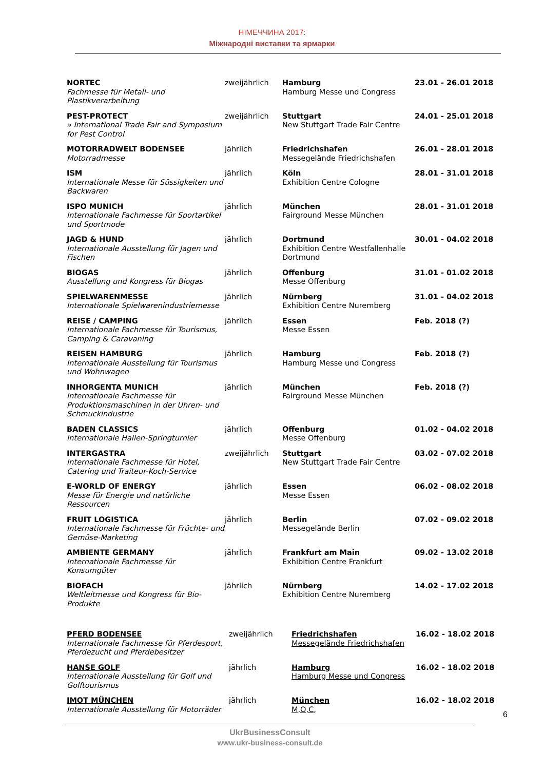НІМЕЧЧИНА 2017:
Міжнародні виставки та ярмарки
| NORTEC Fachmesse für Metall- und Plastikverarbeitung | zweijährlich | Hamburg Hamburg Messe und Congress | 23.01 - 26.01 2018 |
| PEST-PROTECT » International Trade Fair and Symposium for Pest Control | zweijährlich | Stuttgart New Stuttgart Trade Fair Centre | 24.01 - 25.01 2018 |
| MOTORRADWELT BODENSEE Motorradmesse | jährlich | Friedrichshafen Messegelände Friedrichshafen | 26.01 - 28.01 2018 |
| ISM Internationale Messe für Süssigkeiten und Backwaren | jährlich | Köln Exhibition Centre Cologne | 28.01 - 31.01 2018 |
| ISPO MUNICH Internationale Fachmesse für Sportartikel und Sportmode | jährlich | München Fairground Messe München | 28.01 - 31.01 2018 |
| JAGD & HUND Internationale Ausstellung für Jagen und Fischen | jährlich | Dortmund Exhibition Centre Westfallenhalle Dortmund | 30.01 - 04.02 2018 |
| BIOGAS Ausstellung und Kongress für Biogas | jährlich | Offenburg Messe Offenburg | 31.01 - 01.02 2018 |
| SPIELWARENMESSE Internationale Spielwarenindustriemesse | jährlich | Nürnberg Exhibition Centre Nuremberg | 31.01 - 04.02 2018 |
| REISE / CAMPING Internationale Fachmesse für Tourismus, Camping & Caravaning | jährlich | Essen Messe Essen | Feb. 2018 (?) |
| REISEN HAMBURG Internationale Ausstellung für Tourismus und Wohnwagen | jährlich | Hamburg Hamburg Messe und Congress | Feb. 2018 (?) |
| INHORGENTA MUNICH Internationale Fachmesse für Produktionsmaschinen in der Uhren- und Schmuckindustrie | jährlich | München Fairground Messe München | Feb. 2018 (?) |
| BADEN CLASSICS Internationale Hallen-Springturnier | jährlich | Offenburg Messe Offenburg | 01.02 - 04.02 2018 |
| INTERGASTRA Internationale Fachmesse für Hotel, Catering und Traiteur-Koch-Service | zweijährlich | Stuttgart New Stuttgart Trade Fair Centre | 03.02 - 07.02 2018 |
| E-WORLD OF ENERGY Messe für Energie und natürliche Ressourcen | jährlich | Essen Messe Essen | 06.02 - 08.02 2018 |
| FRUIT LOGISTICA Internationale Fachmesse für Früchte- und Gemüse-Marketing | jährlich | Berlin Messegelände Berlin | 07.02 - 09.02 2018 |
| AMBIENTE GERMANY Internationale Fachmesse für Konsumgüter | jährlich | Frankfurt am Main Exhibition Centre Frankfurt | 09.02 - 13.02 2018 |
| BIOFACH Weltleitmesse und Kongress für Bio-Produkte | jährlich | Nürnberg Exhibition Centre Nuremberg | 14.02 - 17.02 2018 |
| PFERD BODENSEE Internationale Fachmesse für Pferdesport, Pferdezucht und Pferdebesitzer | zweijährlich | Friedrichshafen Messegelände Friedrichshafen | 16.02 - 18.02 2018 |
| HANSE GOLF Internationale Ausstellung für Golf und Golftourismus | jährlich | Hamburg Hamburg Messe und Congress | 16.02 - 18.02 2018 |
| IMOT MÜNCHEN Internationale Ausstellung für Motorräder | jährlich | München M,O,C, | 16.02 - 18.02 2018 |
6
UkrBusinessConsult
www.ukr-business-consult.de